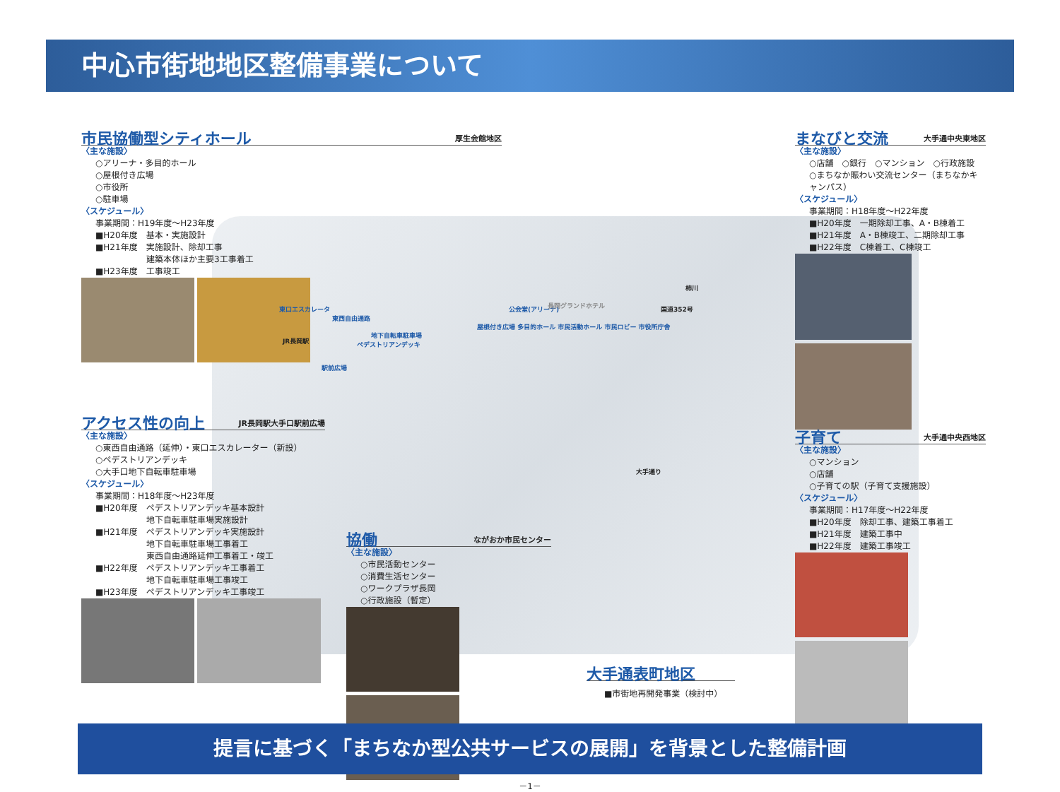中心市街地地区整備事業について
市民協働型シティホール 厚生会館地区
〈主な施設〉
○アリーナ・多目的ホール
○屋根付き広場
○市役所
○駐車場
〈スケジュール〉
事業期間：H19年度～H23年度
■H20年度　基本・実施設計
■H21年度　実施設計、除却工事
　　　　　　建築本体ほか主要3工事着工
■H23年度　工事竣工
まなびと交流 大手通中央東地区
〈主な施設〉
○店舗　○銀行　○マンション　○行政施設
○まちなか賑わい交流センター（まちなかキャンパス）
〈スケジュール〉
事業期間：H18年度～H22年度
■H20年度　一期除却工事、A・B棟着工
■H21年度　A・B棟竣工、二期除却工事
■H22年度　C棟着工、C棟竣工
アクセス性の向上 JR長岡駅大手口駅前広場
〈主な施設〉
○東西自由通路（延伸）・東口エスカレーター（新設）
○ペデストリアンデッキ
○大手口地下自転車駐車場
〈スケジュール〉
事業期間：H18年度～H23年度
■H20年度　ペデストリアンデッキ基本設計
　　　　　　地下自転車駐車場実施設計
■H21年度　ペデストリアンデッキ実施設計
　　　　　　地下自転車駐車場工事着工
　　　　　　東西自由通路延伸工事着工・竣工
■H22年度　ペデストリアンデッキ工事着工
　　　　　　地下自転車駐車場工事竣工
■H23年度　ペデストリアンデッキ工事竣工
協働 ながおか市民センター
〈主な施設〉
○市民活動センター
○消費生活センター
○ワークプラザ長岡
○行政施設（暫定）
子育て 大手通中央西地区
〈主な施設〉
○マンション
○店舗
○子育ての駅（子育て支援施設）
〈スケジュール〉
事業期間：H17年度～H22年度
■H20年度　除却工事、建築工事着工
■H21年度　建築工事中
■H22年度　建築工事竣工
大手通表町地区
■市街地再開発事業（検討中）
東口エスカレータ
東西自由通路
JR長岡駅
地下自転車駐車場
ペデストリアンデッキ
駅前広場
公会堂(アリーナ) 長岡グランドホテル
屋根付き広場 多目的ホール 市民活動ホール 市民ロビー 市役所庁舎
柿川
国道352号
大手通り
提言に基づく「まちなか型公共サービスの展開」を背景とした整備計画
－1－